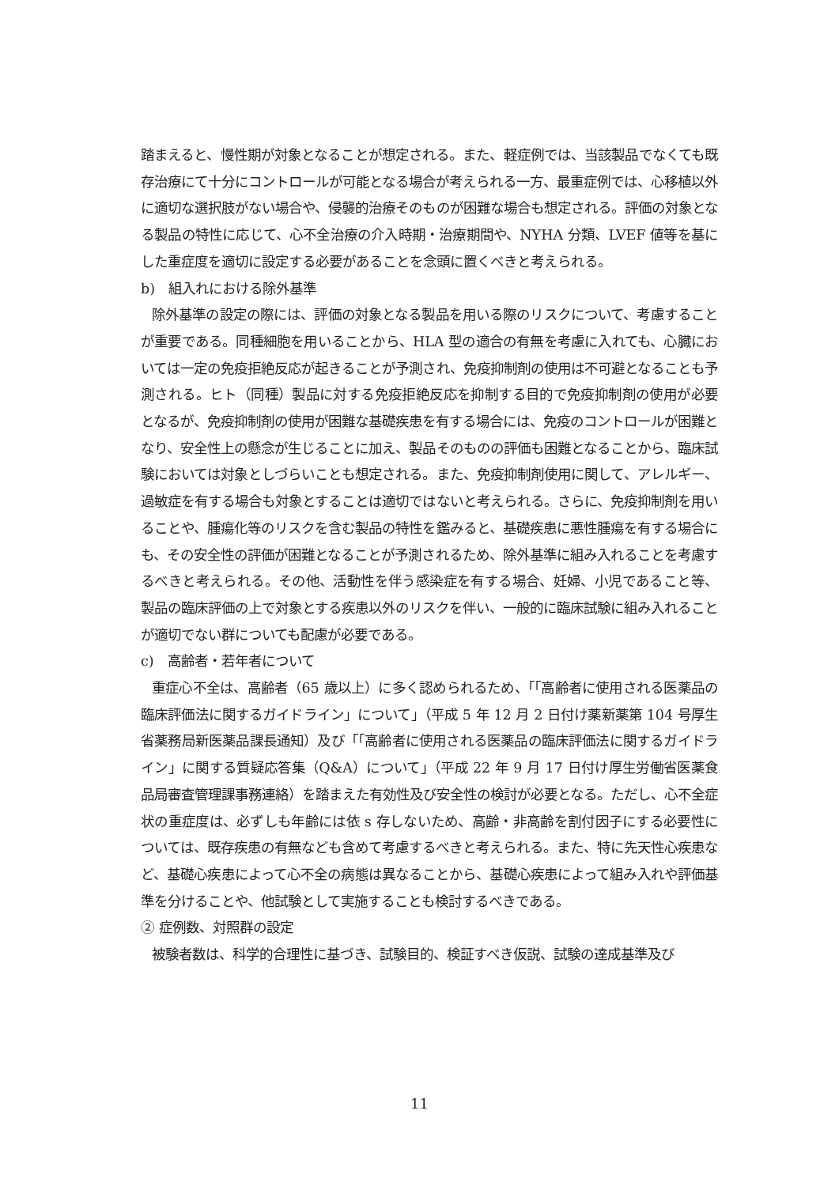踏まえると、慢性期が対象となることが想定される。また、軽症例では、当該製品でなくても既存治療にて十分にコントロールが可能となる場合が考えられる一方、最重症例では、心移植以外に適切な選択肢がない場合や、侵襲的治療そのものが困難な場合も想定される。評価の対象となる製品の特性に応じて、心不全治療の介入時期・治療期間や、NYHA 分類、LVEF 値等を基にした重症度を適切に設定する必要があることを念頭に置くべきと考えられる。
b)　組入れにおける除外基準
除外基準の設定の際には、評価の対象となる製品を用いる際のリスクについて、考慮することが重要である。同種細胞を用いることから、HLA 型の適合の有無を考慮に入れても、心臓においては一定の免疫拒絶反応が起きることが予測され、免疫抑制剤の使用は不可避となることも予測される。ヒト（同種）製品に対する免疫拒絶反応を抑制する目的で免疫抑制剤の使用が必要となるが、免疫抑制剤の使用が困難な基礎疾患を有する場合には、免疫のコントロールが困難となり、安全性上の懸念が生じることに加え、製品そのものの評価も困難となることから、臨床試験においては対象としづらいことも想定される。また、免疫抑制剤使用に関して、アレルギー、過敏症を有する場合も対象とすることは適切ではないと考えられる。さらに、免疫抑制剤を用いることや、腫瘍化等のリスクを含む製品の特性を鑑みると、基礎疾患に悪性腫瘍を有する場合にも、その安全性の評価が困難となることが予測されるため、除外基準に組み入れることを考慮するべきと考えられる。その他、活動性を伴う感染症を有する場合、妊婦、小児であること等、製品の臨床評価の上で対象とする疾患以外のリスクを伴い、一般的に臨床試験に組み入れることが適切でない群についても配慮が必要である。
c)　高齢者・若年者について
重症心不全は、高齢者（65 歳以上）に多く認められるため、「「高齢者に使用される医薬品の臨床評価法に関するガイドライン」について」（平成 5 年 12 月 2 日付け薬新薬第 104 号厚生省薬務局新医薬品課長通知）及び「「高齢者に使用される医薬品の臨床評価法に関するガイドライン」に関する質疑応答集（Q&A）について」（平成 22 年 9 月 17 日付け厚生労働省医薬食品局審査管理課事務連絡）を踏まえた有効性及び安全性の検討が必要となる。ただし、心不全症状の重症度は、必ずしも年齢には依 s 存しないため、高齢・非高齢を割付因子にする必要性については、既存疾患の有無なども含めて考慮するべきと考えられる。また、特に先天性心疾患など、基礎心疾患によって心不全の病態は異なることから、基礎心疾患によって組み入れや評価基準を分けることや、他試験として実施することも検討するべきである。
② 症例数、対照群の設定
被験者数は、科学的合理性に基づき、試験目的、検証すべき仮説、試験の達成基準及び
11